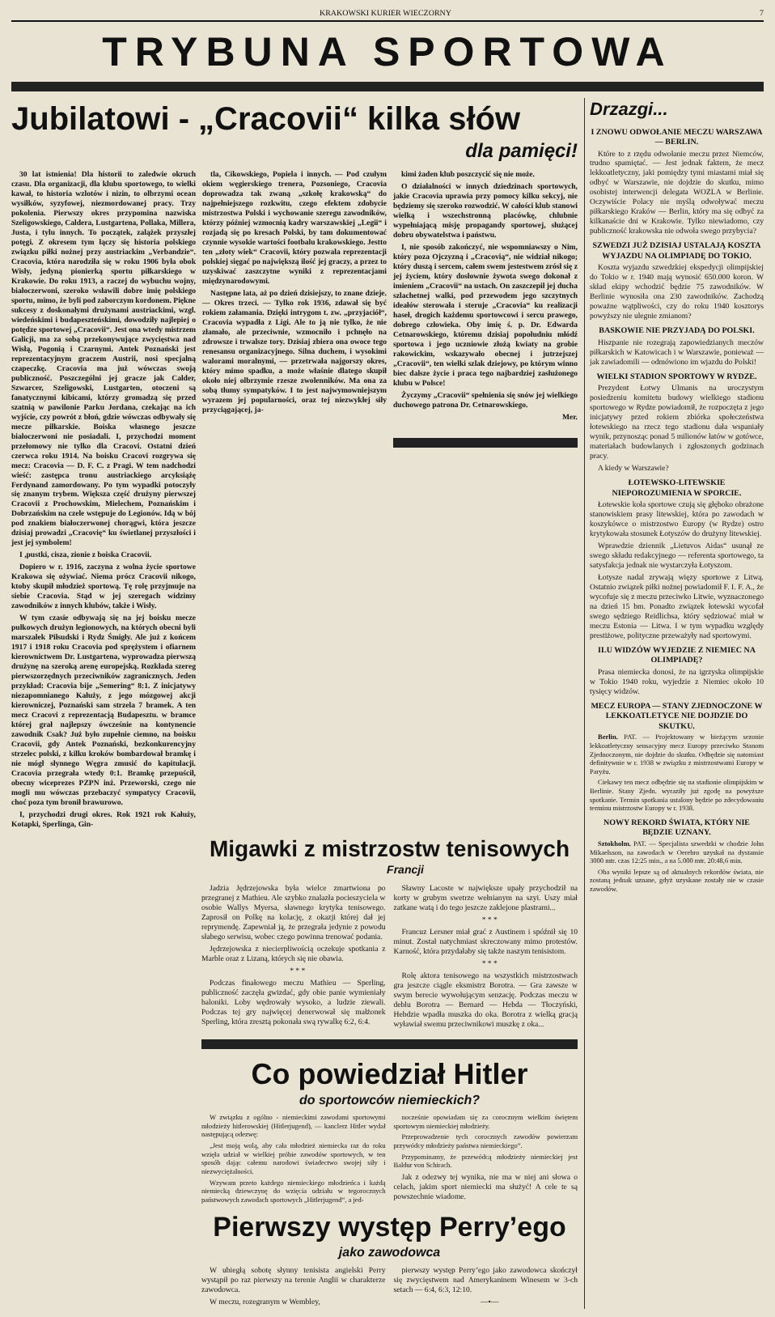KRAKOWSKI KURIER WIECZORNY 7
TRYBUNA SPORTOWA
Jubilatowi - „Cracovii“ kilka słów
dla pamięci!
30 lat istnienia! Dla historii to zaledwie okruch czasu. Dla organizacji, dla klubu sportowego, to wielki kawał, to historia wzlotów i nizin, to olbrzymi ocean wysiłków, syzyfowej, niezmordowanej pracy. Trzy pokolenia. Pierwszy okres przypomina nazwiska Szeligowskiego, Caldera, Lustgartena, Pollaka, Millera, Justa, i tylu innych. To początek, zalążek przyszłej potęgi. Z okresem tym łączy się historia polskiego związku piłki nożnej przy austriackim „Verbandzie“. Cracovia, która narodziła się w roku 1906 była obok Wisły, jedyną pionierką sportu piłkarskiego w Krakowie. Do roku 1913, a raczej do wybuchu wojny, białoczerwoni, szeroko wsławili dobre imię polskiego sportu, mimo, że byli pod zaborczym kordonem. Piękne sukcesy z doskonałymi drużynami austriackimi, wzgl. wiedeńskimi i budapeszteńskimi, dowodziły najlepiej o potędze sportowej „Cracovii“. Jest ona wtedy mistrzem Galicji, ma za sobą przekonywujące zwycięstwa nad Wisłą, Pogonią i Czarnymi. Antek Poznański jest reprezentacyjnym graczem Austrii, nosi specjalną czapeczkę. Cracovia ma już wówczas swoją publiczność. Poszczególni jej gracze jak Calder, Szwarcer, Szeligowski, Lustgarten, otoczeni są fanatycznymi kibicami, którzy gromadzą się przed szatnią w pawilonie Parku Jordana, czekając na ich wyjście, czy powrót z błoń, gdzie wówczas odbywały się mecze piłkarskie. Boiska własnego jeszcze białoczerwoni nie posiadali. I, przychodzi moment przełomowy nie tylko dla Cracovi. Ostatni dzień czerwca roku 1914. Na boisku Cracovi rozgrywa się mecz: Cracovia — D. F. C. z Pragi. W tem nadchodzi wieść: zastępca tronu austriackiego arcyksiążę Ferdynand zamordowany. Po tym wypadki potoczyły się znanym trybem. Większa część drużyny pierwszej Cracovii z Prochowskim, Mielechem, Poznańskim i Dobrzańskim na czele wstępuje do Legionów. Idą w bój pod znakiem białoczerwonej chorągwi, która jeszcze dzisiaj prowadzi „Cracovię“ ku świetlanej przyszłości i jest jej symbolem!
I ,pustki, cisza, zionie z boiska Cracovii.
Dopiero w r. 1916, zaczyna z wolna życie sportowe Krakowa się ożywiać. Niema prócz Cracovii nikogo, ktoby skupił młodzież sportową. Tę rolę przyjmuje na siebie Cracovia. Stąd w jej szeregach widzimy zawodników z innych klubów, także i Wisły.
W tym czasie odbywają się na jej boisku mecze pułkowych drużyn legionowych, na których obecni byli marszałek Piłsudski i Rydz Śmigły. Ale już z końcem 1917 i 1918 roku Cracovia pod sprężystem i ofiarnem kierownictwem Dr. Lustgartena, wyprowadza pierwszą drużynę na szeroką arenę europejską. Rozkłada szereg pierwszorzędnych przeciwników zagranicznych. Jeden przykład: Cracovia bije „Semering“ 8:1. Z inicjatywy niezapomnianego Kałuży, z jego mózgowej akcji kierowniczej, Poznański sam strzela 7 bramek. A ten mecz Cracovi z reprezentacją Budapesztu. w bramce której grał najlepszy ówcześnie na kontynencie zawodnik Csak? Już było zupełnie ciemno, na boisku Cracovii, gdy Antek Poznański, bezkonkurencyjny strzelec polski, z kilku kroków bombardował bramkę i nie mógł słynnego Węgra zmusić do kapitulacji. Cracovia przegrała wtedy 0:1. Bramkę przepuścił, obecny wiceprezes PZPN inż. Przeworski, czego nie mogli mu wówczas przebaczyć sympatycy Cracovii, choć poza tym bronił brawurowo.
I, przychodzi drugi okres. Rok 1921 rok Kałuży, Kotapki, Sperlinga, Gin-
tla, Cikowskiego, Popiela i innych. — Pod czułym okiem węgierskiego trenera, Pozsoniego, Cracovia doprowadza tak zwaną „szkołę krakowską“ do najpełniejszego rozkwitu, czego efektem zdobycie mistrzostwa Polski i wychowanie szeregu zawodników, którzy później wzmocnią kadry warszawskiej „Legii“ i rozjadą się po kresach Polski, by tam dokumentować czynnie wysokie wartości footbalu krakowskiego. Jestto ten „złoty wiek“ Cracovii, który pozwala reprezentacji polskiej sięgać po największą ilość jej graczy, a przez to uzyskiwać zaszczytne wyniki z reprezentacjami międzynarodowymi.
Następne lata, aż po dzień dzisiejszy, to znane dzieje. — Okres trzeci. — Tylko rok 1936, zdawał się być rokiem załamania. Dzięki intrygom t. zw. „przyjaciół“, Cracovia wypadła z Ligi. Ale to ją nie tylko, że nie złamało, ale przeciwnie, wzmocniło i pchnęło na zdrowsze i trwalsze tory. Dzisiaj zbiera ona owoce tego renesansu organizacyjnego. Silna duchem, i wysokimi walorami moralnymi, — przetrwała najgorszy okres, który mimo spadku, a może właśnie dlatego skupił około niej olbrzymie rzesze zwolenników. Ma ona za sobą tłumy sympatyków. I to jest najwymowniejszym wyrazem jej popularności, oraz tej niezwykłej siły przyciągającej, ja-
kimi żaden klub poszczycić się nie może.
O działalności w innych dziedzinach sportowych, jakie Cracovia uprawia przy pomocy kilku sekcyj, nie będziemy się szeroko rozwodzić. W całości klub stanowi wielką i wszechstronną placówkę, chlubnie wypełniającą misję propagandy sportowej, służącej dobru obywatelstwa i państwu.
I, nie sposób zakończyć, nie wspomniawszy o Nim, który poza Ojczyzną i „Cracovią“, nie widział nikogo; który duszą i sercem, całem swem jestestwem zrósł się z jej życiem, który dosłownie żywota swego dokonał z imieniem „Cracovii“ na ustach. On zaszczepił jej ducha szlachetnej walki, pod przewodem jego szczytnych ideałów sterowała i steruje „Cracovia“ ku realizacji haseł, drogich każdemu sportowcowi i sercu prawego, dobrego człowieka. Oby imię ś. p. Dr. Edwarda Cetnarowskiego, któremu dzisiaj popołudniu młódź sportowa i jego uczniowie złożą kwiaty na grobie rakowickim, wskazywało obecnej i jutrzejszej „Cracovii“, ten wielki szlak dziejowy, po którym winno biec dalsze życie i praca tego najbardziej zasłużonego klubu w Polsce!
Życzymy „Cracovii“ spełnienia się snów jej wielkiego duchowego patrona Dr. Cetnarowskiego.
Mer.
Migawki z mistrzostw tenisowych
Francji
Jadzia Jędrzejowska była wielce zmartwiona po przegranej z Mathieu. Ale szybko znalazła pocieszyciela w osobie Wallys Myersa, sławnego krytyka tenisowego. Zaprosił on Polkę na kolację, z okazji której dał jej reprymendę. Zapewniał ją, że przegrała jedynie z powodu słabego serwisu, wobec czego powinna trenować podania.
Jędrzejowska z niecierpliwością oczekuje spotkania z Marble oraz z Lizaną, których się nie obawia.
* * *
Podczas finałowego meczu Mathieu — Sperling, publiczność zaczęła gwizdać, gdy obie panie wymieniały baloniki. Loby wędrowały wysoko, a ludzie ziewali. Podczas tej gry najwięcej denerwował się małżonek Sperling, która zresztą pokonała swą rywalkę 6:2, 6:4.
Sławny Lacoste w największe upały przychodził na korty w grubym swetrze wełnianym na szyi. Uszy miał zatkane watą i do tego jeszcze zaklejone plastrami...
* * *
Francuz Lersner miał grać z Austinem i spóźnił się 10 minut. Został natychmiast skreczowany mimo protestów. Karność, która przydałaby się także naszym tenisistom.
* * *
Rolę aktora tenisowego na wszystkich mistrzostwach gra jeszcze ciągle eksmistrz Borotra. — Gra zawsze w swym berecie wywołującym senzację. Podczas meczu w deblu Borotra — Bernard — Hebda — Tłoczyński, Hebdzie wpadła muszka do oka. Borotra z wielką gracją wyławiał swemu przeciwnikowi muszkę z oka...
Co powiedział Hitler
do sportowców niemieckich?
W związku z ogólno - niemieckimi zawodami sportowymi młodzieży hitlerowskiej (Hitlerjugend), — kanclerz Hitler wydał następującą odezwę:
„Jest moją wolą, aby cała młodzież niemiecka raz do roku wzięła udział w wielkiej próbie zawodów sportowych, w ten sposób dając całemu narodowi świadectwo swojej siły i niezwyciężalności.
Wzywam przeto każdego niemieckiego młodzieńca i każdą niemiecką dziewczynę do wzięcia udziału w tegorocznych państwowych zawodach sportowych „Hitlerjugend“, a jed-
nocześnie opowiadam się za corocznym wielkim świętem sportowym niemieckiej młodzieży.
Przeprowadzenie tych corocznych zawodów powierzam przywódcy młodzieży państwa niemieckiego“.
Przypominamy, że przewódcą młodzieży niemieckiej jest Baldur von Schirach.
Jak z odezwy tej wynika, nie ma w niej ani słowa o celach, jakim sport niemiecki ma służyć! A cele te są powszechnie wiadome.
Pierwszy występ Perry’ego
jako zawodowca
W ubiegłą sobotę słynny tenisista angielski Perry wystąpił po raz pierwszy na terenie Anglii w charakterze zawodowca.
W meczu, rozegranym w Wembley,
pierwszy występ Perry’ego jako zawodowca skończył się zwycięstwem nad Amerykaninem Winesem w 3-ch setach — 6:4, 6:3, 12:10.
—•—
Drzazgi...
I ZNOWU ODWOŁANIE MECZU WARSZAWA — BERLIN.
Które to z rzędu odwołanie meczu przez Niemców, trudno spamiętać. — Jest jednak faktem, że mecz lekkoatletyczny, jaki pomiędzy tymi miastami miał się odbyć w Warszawie, nie dojdzie do skutku, mimo osobistej interwencji delegata WOZLA w Berlinie. Oczywiście Polacy nie myślą odwoływać meczu piłkarskiego Kraków — Berlin, który ma się odbyć za kilkanaście dni w Krakowie. Tylko niewiadomo, czy publiczność krakowska nie odwoła swego przybycia?
SZWEDZI JUŻ DZISIAJ USTALAJĄ KOSZTA WYJAZDU NA OLIMPIADĘ DO TOKIO.
Koszta wyjazdu szwedzkiej ekspedycji olimpijskiej do Tokio w r. 1940 mają wynosić 650.000 koron. W skład ekipy wchodzić będzie 75 zawodników. W Berlinie wynosiła ona 230 zawodników. Zachodzą poważne wątpliwości, czy do roku 1940 kosztorys powyższy nie ulegnie zmianom?
BASKOWIE NIE PRZYJADĄ DO POLSKI.
Hiszpanie nie rozegrają zapowiedzianych meczów piłkarskich w Katowicach i w Warszawie, ponieważ — jak zawiadomili — odmówiono im wjazdu do Polski!
WIELKI STADION SPORTOWY W RYDZE.
Prezydent Łotwy Ulmanis na uroczystym posiedzeniu komitetu budowy wielkiego stadionu sportowego w Rydze powiadomił, że rozpoczęta z jego inicjatywy przed rokiem zbiórka społeczeństwa łotewskiego na rzecz tego stadionu dała wspaniały wynik, przynosząc ponad 5 milionów łatów w gotówce, materiałach budowlanych i zgłoszonych godzinach pracy.
A kiedy w Warszawie?
ŁOTEWSKO-LITEWSKIE NIEPOROZUMIENIA W SPORCIE.
Łotewskie koła sportowe czują się głęboko obrażone stanowiskiem prasy litewskiej, która po zawodach w koszykówce o mistrzostwo Europy (w Rydze) ostro krytykowała stosunek Łotyszów do drużyny litewskiej.
Wprawdzie dziennik „Lietuvos Aidas“ usunął ze swego składu redakcyjnego — referenta sportowego, ta satysfakcja jednak nie wystarczyła Łotyszom.
Łotysze nadal zrywają więzy sportowe z Litwą. Ostatnio związek piłki nożnej powiadomił F. I. F. A., że wycofuje się z meczu przeciwko Litwie, wyznaczonego na dzień 15 bm. Ponadto związek łotewski wycofał swego sędziego Reidlichsa, który sędziować miał w meczu Estonia — Litwa. I w tym wypadku względy prestiżowe, polityczne przeważyły nad sportowymi.
ILU WIDZÓW WYJEDZIE Z NIEMIEC NA OLIMPIADĘ?
Prasa niemiecka donosi, że na igrzyska olimpijskie w Tokio 1940 roku, wyjedzie z Niemiec około 10 tysięcy widzów.
MECZ EUROPA — STANY ZJEDNOCZONE W LEKKOATLETYCE NIE DOJDZIE DO SKUTKU.
Berlin. PAT. — Projektowany w bieżącym sezonie lekkoatletyczny sensacyjny mecz Europy przeciwko Stanom Zjednoczonym, nie dojdzie do skutku. Odbędzie się natomiast definitywnie w r. 1938 w związku z mistrzostwami Europy w Paryżu.
Ciekawy ten mecz odbędzie się na stadionie olimpijskim w Berlinie. Stany Zjedn. wyraziły już zgodę na powyższe spotkanie. Termin spotkania ustalony będzie po zdecydowaniu terminu mistrzostw Europy w r. 1938.
NOWY REKORD ŚWIATA, KTÓRY NIE BĘDZIE UZNANY.
Sztokholm. PAT. — Specjalista szwedzki w chodzie John Mikaelsson, na zawodach w Oerebro uzyskał na dystansie 3000 mtr. czas 12:25 min., a na 5.000 mtr. 20:48,6 min.
Oba wyniki lepsze są od aktualnych rekordów świata, nie zostaną jednak uznane, gdyż uzyskane zostały nie w czasie zawodów.